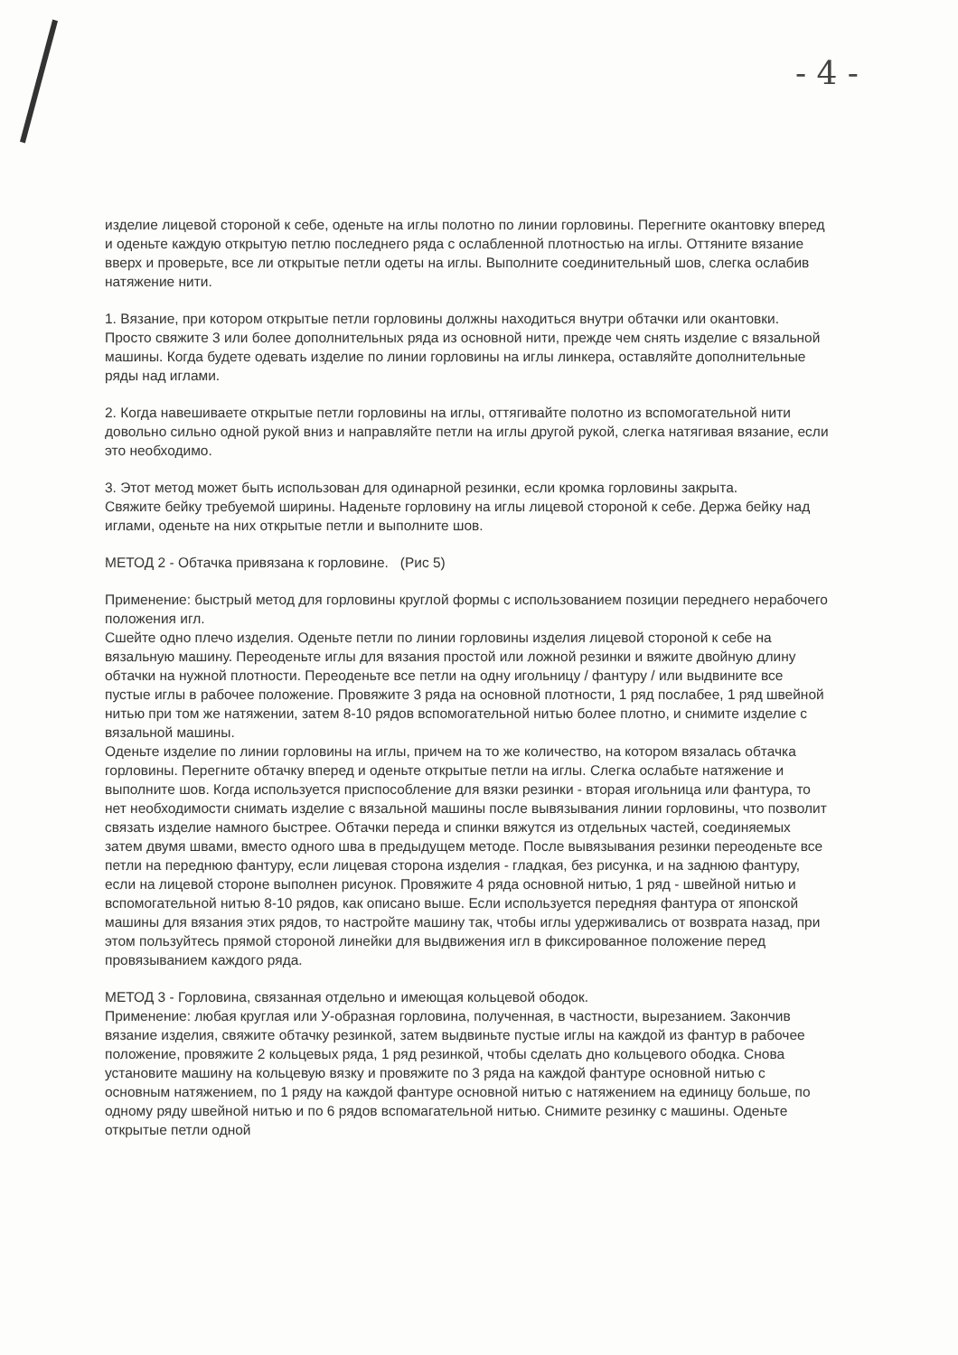- 4 -
изделие лицевой стороной к себе, оденьте на иглы полотно по линии горловины. Перегните окантовку вперед и оденьте каждую открытую петлю последнего ряда с ослабленной плотностью на иглы. Оттяните вязание вверх и проверьте, все ли открытые петли одеты на иглы. Выполните соединительный шов, слегка ослабив натяжение нити.
1. Вязание, при котором открытые петли горловины должны находиться внутри обтачки или окантовки.
Просто свяжите 3 или более дополнительных ряда из основной нити, прежде чем снять изделие с вязальной машины. Когда будете одевать изделие по линии горловины на иглы линкера, оставляйте дополнительные ряды над иглами.
2. Когда навешиваете открытые петли горловины на иглы, оттягивайте полотно из вспомогательной нити довольно сильно одной рукой вниз и направляйте петли на иглы другой рукой, слегка натягивая вязание, если это необходимо.
3. Этот метод может быть использован для одинарной резинки, если кромка горловины закрыта.
Свяжите бейку требуемой ширины. Наденьте горловину на иглы лицевой стороной к себе. Держа бейку над иглами, оденьте на них открытые петли и выполните шов.
МЕТОД 2 - Обтачка привязана к горловине. (Рис 5)
Применение: быстрый метод для горловины круглой формы с использованием позиции переднего нерабочего положения игл.
Сшейте одно плечо изделия. Оденьте петли по линии горловины изделия лицевой стороной к себе на вязальную машину. Переоденьте иглы для вязания простой или ложной резинки и вяжите двойную длину обтачки на нужной плотности. Переоденьте все петли на одну игольницу / фантуру / или выдвините все пустые иглы в рабочее положение. Провяжите 3 ряда на основной плотности, 1 ряд послабее, 1 ряд швейной нитью при том же натяжении, затем 8-10 рядов вспомогательной нитью более плотно, и снимите изделие с вязальной машины.
Оденьте изделие по линии горловины на иглы, причем на то же количество, на котором вязалась обтачка горловины. Перегните обтачку вперед и оденьте открытые петли на иглы. Слегка ослабьте натяжение и выполните шов. Когда используется приспособление для вязки резинки - вторая игольница или фантура, то нет необходимости снимать изделие с вязальной машины после вывязывания линии горловины, что позволит связать изделие намного быстрее. Обтачки переда и спинки вяжутся из отдельных частей, соединяемых затем двумя швами, вместо одного шва в предыдущем методе. После вывязывания резинки переоденьте все петли на переднюю фантуру, если лицевая сторона изделия - гладкая, без рисунка, и на заднюю фантуру, если на лицевой стороне выполнен рисунок. Провяжите 4 ряда основной нитью, 1 ряд - швейной нитью и вспомогательной нитью 8-10 рядов, как описано выше. Если используется передняя фантура от японской машины для вязания этих рядов, то настройте машину так, чтобы иглы удерживались от возврата назад, при этом пользуйтесь прямой стороной линейки для выдвижения игл в фиксированное положение перед провязыванием каждого ряда.
МЕТОД 3 - Горловина, связанная отдельно и имеющая кольцевой ободок.
Применение: любая круглая или У-образная горловина, полученная, в частности, вырезанием. Закончив вязание изделия, свяжите обтачку резинкой, затем выдвиньте пустые иглы на каждой из фантур в рабочее положение, провяжите 2 кольцевых ряда, 1 ряд резинкой, чтобы сделать дно кольцевого ободка. Снова установите машину на кольцевую вязку и провяжите по 3 ряда на каждой фантуре основной нитью с основным натяжением, по 1 ряду на каждой фантуре основной нитью с натяжением на единицу больше, по одному ряду швейной нитью и по 6 рядов вспомагательной нитью. Снимите резинку с машины. Оденьте открытые петли одной